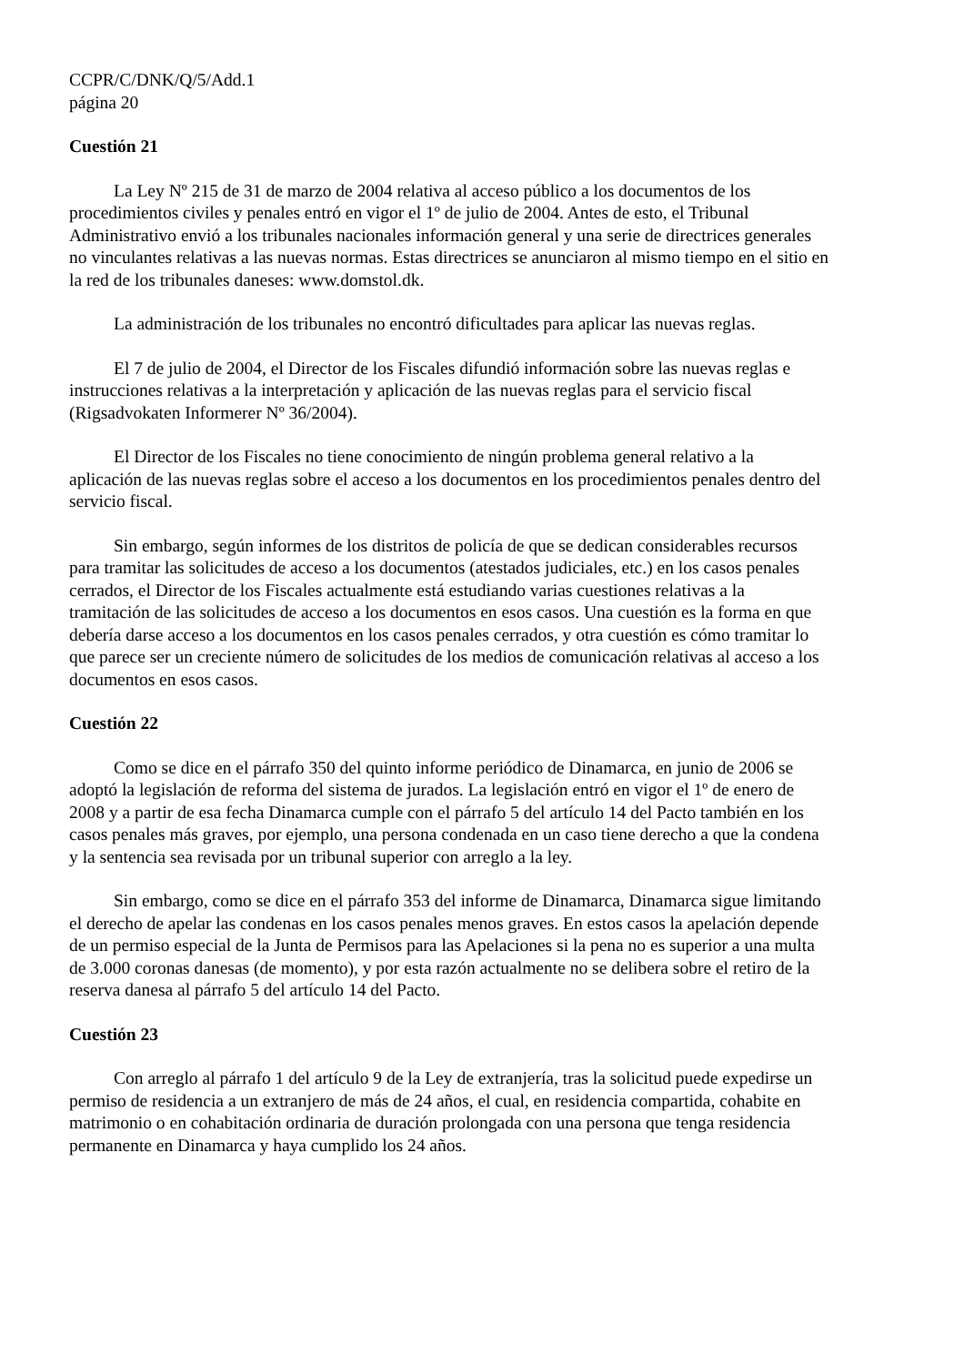CCPR/C/DNK/Q/5/Add.1
página 20
Cuestión 21
La Ley Nº 215 de 31 de marzo de 2004 relativa al acceso público a los documentos de los procedimientos civiles y penales entró en vigor el 1º de julio de 2004. Antes de esto, el Tribunal Administrativo envió a los tribunales nacionales información general y una serie de directrices generales no vinculantes relativas a las nuevas normas. Estas directrices se anunciaron al mismo tiempo en el sitio en la red de los tribunales daneses: www.domstol.dk.
La administración de los tribunales no encontró dificultades para aplicar las nuevas reglas.
El 7 de julio de 2004, el Director de los Fiscales difundió información sobre las nuevas reglas e instrucciones relativas a la interpretación y aplicación de las nuevas reglas para el servicio fiscal (Rigsadvokaten Informerer Nº 36/2004).
El Director de los Fiscales no tiene conocimiento de ningún problema general relativo a la aplicación de las nuevas reglas sobre el acceso a los documentos en los procedimientos penales dentro del servicio fiscal.
Sin embargo, según informes de los distritos de policía de que se dedican considerables recursos para tramitar las solicitudes de acceso a los documentos (atestados judiciales, etc.) en los casos penales cerrados, el Director de los Fiscales actualmente está estudiando varias cuestiones relativas a la tramitación de las solicitudes de acceso a los documentos en esos casos. Una cuestión es la forma en que debería darse acceso a los documentos en los casos penales cerrados, y otra cuestión es cómo tramitar lo que parece ser un creciente número de solicitudes de los medios de comunicación relativas al acceso a los documentos en esos casos.
Cuestión 22
Como se dice en el párrafo 350 del quinto informe periódico de Dinamarca, en junio de 2006 se adoptó la legislación de reforma del sistema de jurados. La legislación entró en vigor el 1º de enero de 2008 y a partir de esa fecha Dinamarca cumple con el párrafo 5 del artículo 14 del Pacto también en los casos penales más graves, por ejemplo, una persona condenada en un caso tiene derecho a que la condena y la sentencia sea revisada por un tribunal superior con arreglo a la ley.
Sin embargo, como se dice en el párrafo 353 del informe de Dinamarca, Dinamarca sigue limitando el derecho de apelar las condenas en los casos penales menos graves. En estos casos la apelación depende de un permiso especial de la Junta de Permisos para las Apelaciones si la pena no es superior a una multa de 3.000 coronas danesas (de momento), y por esta razón actualmente no se delibera sobre el retiro de la reserva danesa al párrafo 5 del artículo 14 del Pacto.
Cuestión 23
Con arreglo al párrafo 1 del artículo 9 de la Ley de extranjería, tras la solicitud puede expedirse un permiso de residencia a un extranjero de más de 24 años, el cual, en residencia compartida, cohabite en matrimonio o en cohabitación ordinaria de duración prolongada con una persona que tenga residencia permanente en Dinamarca y haya cumplido los 24 años.